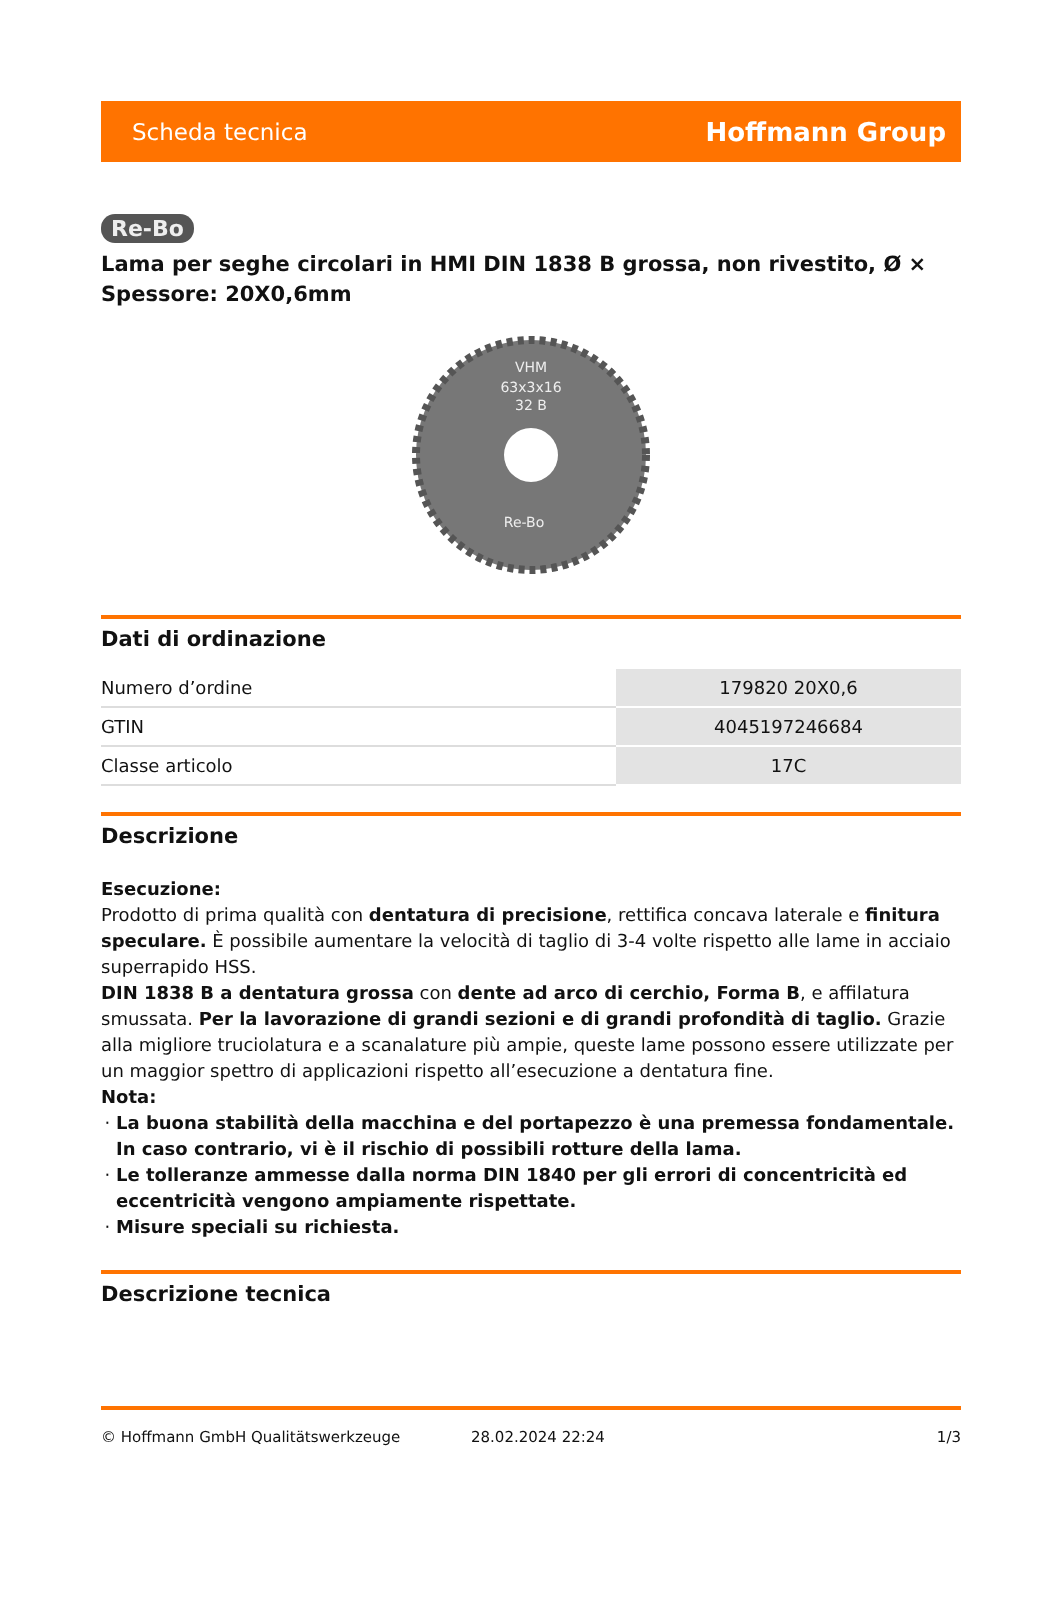Scheda tecnica Hoffmann Group
Re-Bo
Lama per seghe circolari in HMI DIN 1838 B grossa, non rivestito, Ø × Spessore: 20X0,6mm
VHM
63x3x16
32 B
Re-Bo
Dati di ordinazione
| Numero d’ordine | 179820 20X0,6 |
| GTIN | 4045197246684 |
| Classe articolo | 17C |
Descrizione
Esecuzione:
Prodotto di prima qualità con dentatura di precisione, rettifica concava laterale e finitura speculare. È possibile aumentare la velocità di taglio di 3-4 volte rispetto alle lame in acciaio superrapido HSS.
DIN 1838 B a dentatura grossa con dente ad arco di cerchio, Forma B, e affilatura smussata. Per la lavorazione di grandi sezioni e di grandi profondità di taglio. Grazie alla migliore truciolatura e a scanalature più ampie, queste lame possono essere utilizzate per un maggior spettro di applicazioni rispetto all’esecuzione a dentatura fine.
Nota:
La buona stabilità della macchina e del portapezzo è una premessa fondamentale. In caso contrario, vi è il rischio di possibili rotture della lama.
Le tolleranze ammesse dalla norma DIN 1840 per gli errori di concentricità ed eccentricità vengono ampiamente rispettate.
Misure speciali su richiesta.
Descrizione tecnica
© Hoffmann GmbH Qualitätswerkzeuge 28.02.2024 22:24 1/3